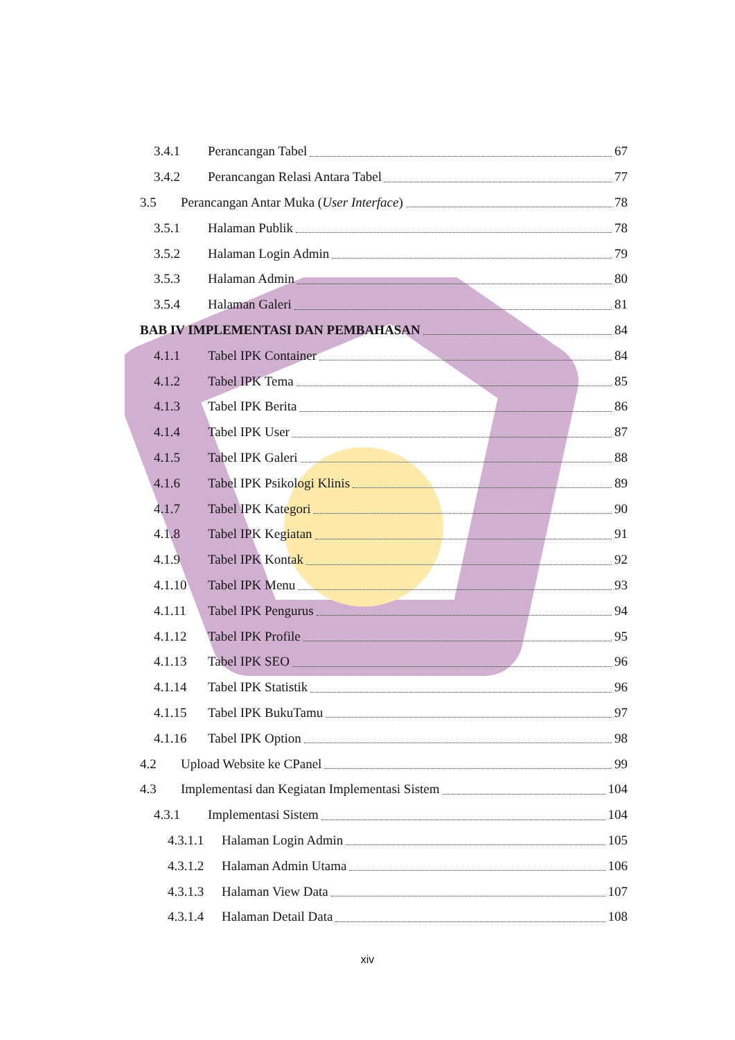3.4.1 Perancangan Tabel 67
3.4.2 Perancangan Relasi Antara Tabel 77
3.5 Perancangan Antar Muka (User Interface) 78
3.5.1 Halaman Publik 78
3.5.2 Halaman Login Admin 79
3.5.3 Halaman Admin 80
3.5.4 Halaman Galeri 81
BAB IV IMPLEMENTASI DAN PEMBAHASAN 84
4.1.1 Tabel IPK Container 84
4.1.2 Tabel IPK Tema 85
4.1.3 Tabel IPK Berita 86
4.1.4 Tabel IPK User 87
4.1.5 Tabel IPK Galeri 88
4.1.6 Tabel IPK Psikologi Klinis 89
4.1.7 Tabel IPK Kategori 90
4.1.8 Tabel IPK Kegiatan 91
4.1.9 Tabel IPK Kontak 92
4.1.10 Tabel IPK Menu 93
4.1.11 Tabel IPK Pengurus 94
4.1.12 Tabel IPK Profile 95
4.1.13 Tabel IPK SEO 96
4.1.14 Tabel IPK Statistik 96
4.1.15 Tabel IPK BukuTamu 97
4.1.16 Tabel IPK Option 98
4.2 Upload Website ke CPanel 99
4.3 Implementasi dan Kegiatan Implementasi Sistem 104
4.3.1 Implementasi Sistem 104
4.3.1.1 Halaman Login Admin 105
4.3.1.2 Halaman Admin Utama 106
4.3.1.3 Halaman View Data 107
4.3.1.4 Halaman Detail Data 108
xiv